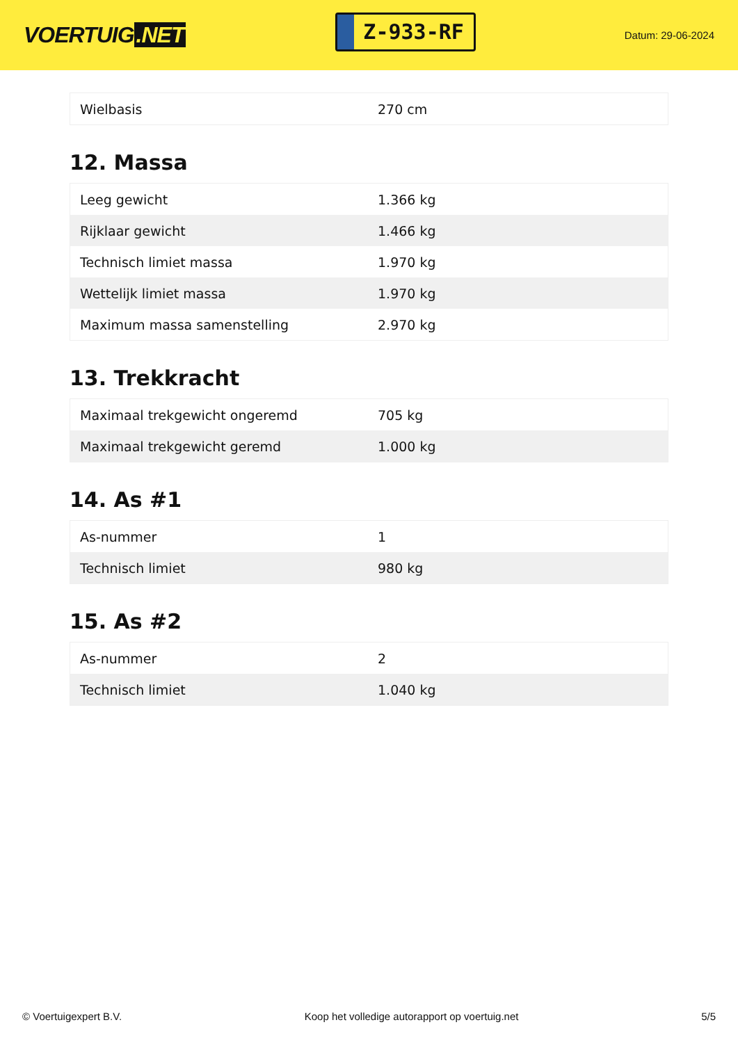VOERTUIG.NET
Z-933-RF
Datum: 29-06-2024
| Wielbasis | 270 cm |
12. Massa
| Leeg gewicht | 1.366 kg |
| Rijklaar gewicht | 1.466 kg |
| Technisch limiet massa | 1.970 kg |
| Wettelijk limiet massa | 1.970 kg |
| Maximum massa samenstelling | 2.970 kg |
13. Trekkracht
| Maximaal trekgewicht ongeremd | 705 kg |
| Maximaal trekgewicht geremd | 1.000 kg |
14. As #1
| As-nummer | 1 |
| Technisch limiet | 980 kg |
15. As #2
| As-nummer | 2 |
| Technisch limiet | 1.040 kg |
© Voertuigexpert B.V. Koop het volledige autorapport op voertuig.net 5/5